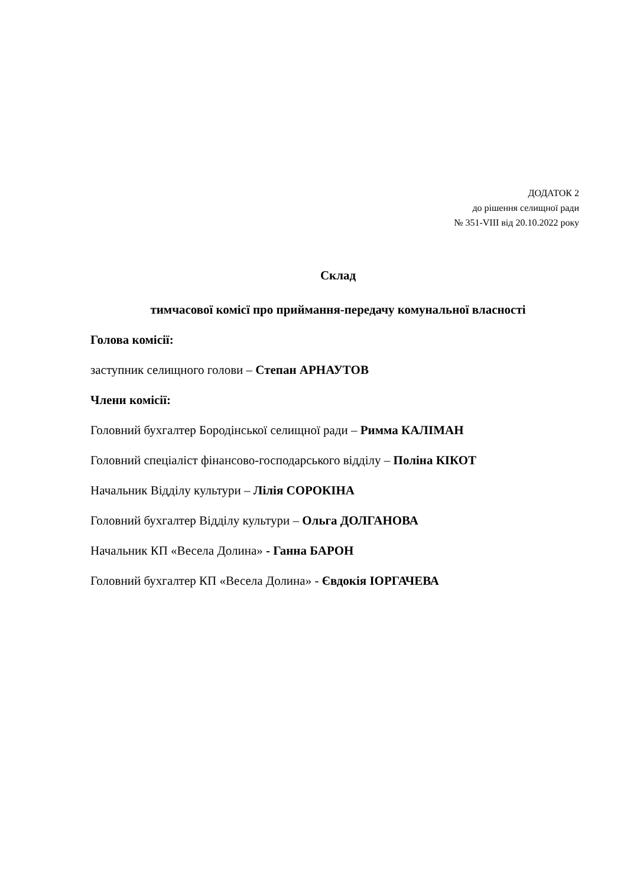ДОДАТОК 2
до рішення селищної ради
№ 351-VIII від 20.10.2022 року
Склад
тимчасової комісї про приймання-передачу комунальної власності
Голова комісії:
заступник селищного голови – Степан АРНАУТОВ
Члени комісії:
Головний бухгалтер Бородінської селищної ради – Римма КАЛІМАН
Головний спеціаліст фінансово-господарського відділу – Поліна КІКОТ
Начальник Відділу культури – Лілія СОРОКІНА
Головний бухгалтер Відділу культури – Ольга ДОЛГАНОВА
Начальник КП «Весела Долина» - Ганна БАРОН
Головний бухгалтер КП «Весела Долина» - Євдокія ІОРГАЧЕВА